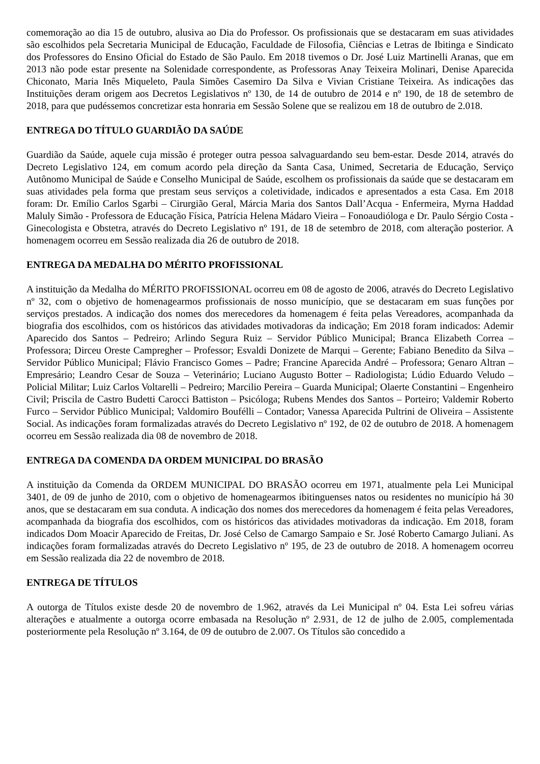comemoração ao dia 15 de outubro, alusiva ao Dia do Professor. Os profissionais que se destacaram em suas atividades são escolhidos pela Secretaria Municipal de Educação, Faculdade de Filosofia, Ciências e Letras de Ibitinga e Sindicato dos Professores do Ensino Oficial do Estado de São Paulo. Em 2018 tivemos o Dr. José Luiz Martinelli Aranas, que em 2013 não pode estar presente na Solenidade correspondente, as Professoras Anay Teixeira Molinari, Denise Aparecida Chiconato, Maria Inês Miqueleto, Paula Simões Casemiro Da Silva e Vivian Cristiane Teixeira. As indicações das Instituições deram origem aos Decretos Legislativos nº 130, de 14 de outubro de 2014 e nº 190, de 18 de setembro de 2018, para que pudéssemos concretizar esta honraria em Sessão Solene que se realizou em 18 de outubro de 2.018.
ENTREGA DO TÍTULO GUARDIÃO DA SAÚDE
Guardião da Saúde, aquele cuja missão é proteger outra pessoa salvaguardando seu bem-estar. Desde 2014, através do Decreto Legislativo 124, em comum acordo pela direção da Santa Casa, Unimed, Secretaria de Educação, Serviço Autônomo Municipal de Saúde e Conselho Municipal de Saúde, escolhem os profissionais da saúde que se destacaram em suas atividades pela forma que prestam seus serviços a coletividade, indicados e apresentados a esta Casa. Em 2018 foram: Dr. Emílio Carlos Sgarbi – Cirurgião Geral, Márcia Maria dos Santos Dall’Acqua - Enfermeira, Myrna Haddad Maluly Simão - Professora de Educação Física, Patrícia Helena Mádaro Vieira – Fonoaudióloga e Dr. Paulo Sérgio Costa - Ginecologista e Obstetra, através do Decreto Legislativo nº 191, de 18 de setembro de 2018, com alteração posterior. A homenagem ocorreu em Sessão realizada dia 26 de outubro de 2018.
ENTREGA DA MEDALHA DO MÉRITO PROFISSIONAL
A instituição da Medalha do MÉRITO PROFISSIONAL ocorreu em 08 de agosto de 2006, através do Decreto Legislativo nº 32, com o objetivo de homenagearmos profissionais de nosso município, que se destacaram em suas funções por serviços prestados. A indicação dos nomes dos merecedores da homenagem é feita pelas Vereadores, acompanhada da biografia dos escolhidos, com os históricos das atividades motivadoras da indicação; Em 2018 foram indicados: Ademir Aparecido dos Santos – Pedreiro; Arlindo Segura Ruiz – Servidor Público Municipal; Branca Elizabeth Correa – Professora; Dirceu Oreste Campregher – Professor; Esvaldi Donizete de Marqui – Gerente; Fabiano Benedito da Silva – Servidor Público Municipal; Flávio Francisco Gomes – Padre; Francine Aparecida André – Professora; Genaro Altran – Empresário; Leandro Cesar de Souza – Veterinário; Luciano Augusto Botter – Radiologista; Lúdio Eduardo Veludo – Policial Militar; Luiz Carlos Voltarelli – Pedreiro; Marcilio Pereira – Guarda Municipal; Olaerte Constantini – Engenheiro Civil; Priscila de Castro Budetti Carocci Battiston – Psicóloga; Rubens Mendes dos Santos – Porteiro; Valdemir Roberto Furco – Servidor Público Municipal; Valdomiro Bouféllі – Contador; Vanessa Aparecida Pultrini de Oliveira – Assistente Social. As indicações foram formalizadas através do Decreto Legislativo nº 192, de 02 de outubro de 2018. A homenagem ocorreu em Sessão realizada dia 08 de novembro de 2018.
ENTREGA DA COMENDA DA ORDEM MUNICIPAL DO BRASÃO
A instituição da Comenda da ORDEM MUNICIPAL DO BRASÃO ocorreu em 1971, atualmente pela Lei Municipal 3401, de 09 de junho de 2010, com o objetivo de homenagearmos ibitinguenses natos ou residentes no município há 30 anos, que se destacaram em sua conduta. A indicação dos nomes dos merecedores da homenagem é feita pelas Vereadores, acompanhada da biografia dos escolhidos, com os históricos das atividades motivadoras da indicação. Em 2018, foram indicados Dom Moacir Aparecido de Freitas, Dr. José Celso de Camargo Sampaio e Sr. José Roberto Camargo Juliani. As indicações foram formalizadas através do Decreto Legislativo nº 195, de 23 de outubro de 2018. A homenagem ocorreu em Sessão realizada dia 22 de novembro de 2018.
ENTREGA DE TÍTULOS
A outorga de Títulos existe desde 20 de novembro de 1.962, através da Lei Municipal nº 04. Esta Lei sofreu várias alterações e atualmente a outorga ocorre embasada na Resolução nº 2.931, de 12 de julho de 2.005, complementada posteriormente pela Resolução nº 3.164, de 09 de outubro de 2.007. Os Títulos são concedido a